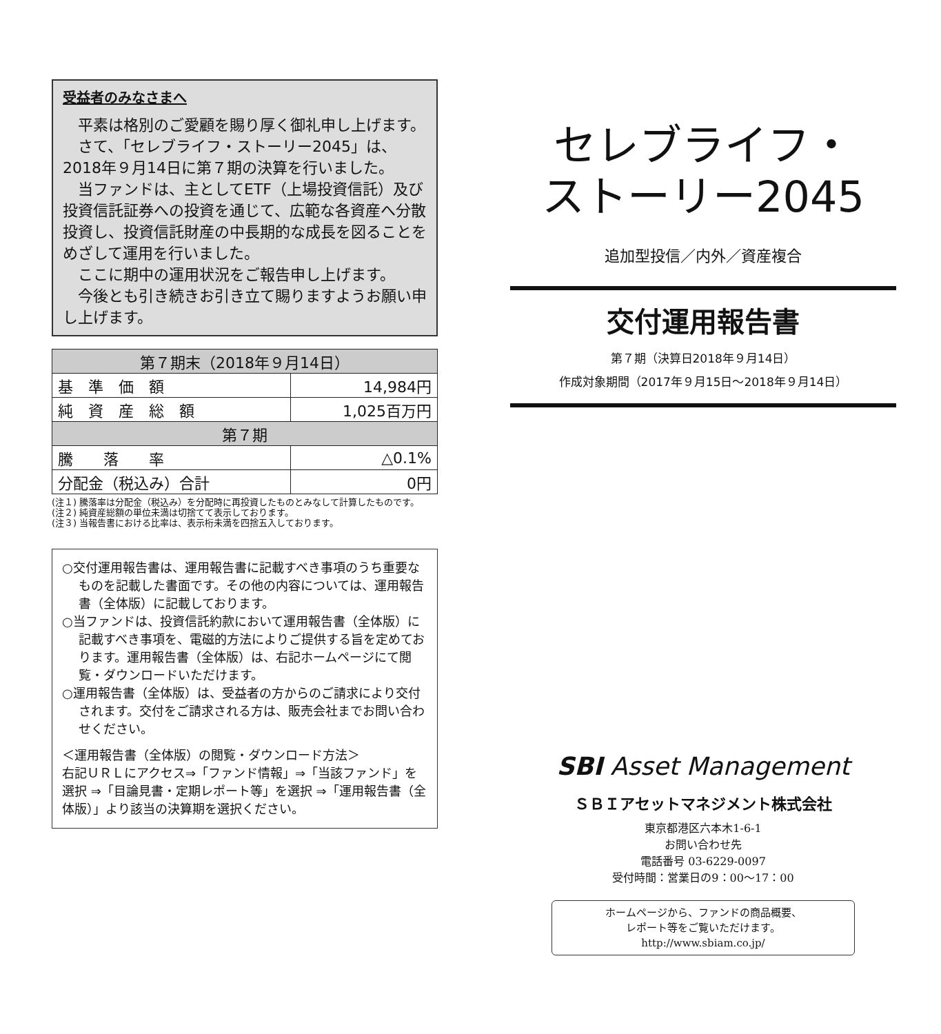受益者のみなさまへ
　平素は格別のご愛顧を賜り厚く御礼申し上げます。
　さて、「セレブライフ・ストーリー2045」は、2018年９月14日に第７期の決算を行いました。
　当ファンドは、主としてETF（上場投資信託）及び投資信託証券への投資を通じて、広範な各資産へ分散投資し、投資信託財産の中長期的な成長を図ることをめざして運用を行いました。
　ここに期中の運用状況をご報告申し上げます。
　今後とも引き続きお引き立て賜りますようお願い申し上げます。
| 第７期末（2018年９月14日） | |
| 基 準 価 額 | 14,984円 |
| 純 資 産 総 額 | 1,025百万円 |
| 第７期 | |
| 騰 落 率 | △0.1% |
| 分配金（税込み）合計 | 0円 |
(注１) 騰落率は分配金（税込み）を分配時に再投資したものとみなして計算したものです。
(注２) 純資産総額の単位未満は切捨てて表示しております。
(注３) 当報告書における比率は、表示桁未満を四捨五入しております。
○交付運用報告書は、運用報告書に記載すべき事項のうち重要なものを記載した書面です。その他の内容については、運用報告書（全体版）に記載しております。
○当ファンドは、投資信託約款において運用報告書（全体版）に記載すべき事項を、電磁的方法によりご提供する旨を定めております。運用報告書（全体版）は、右記ホームページにて閲覧・ダウンロードいただけます。
○運用報告書（全体版）は、受益者の方からのご請求により交付されます。交付をご請求される方は、販売会社までお問い合わせください。
＜運用報告書（全体版）の閲覧・ダウンロード方法＞
右記ＵＲＬにアクセス⇒「ファンド情報」⇒「当該ファンド」を選択 ⇒「目論見書・定期レポート等」を選択 ⇒「運用報告書（全体版）」より該当の決算期を選択ください。
セレブライフ・
ストーリー2045
追加型投信／内外／資産複合
交付運用報告書
第７期（決算日2018年９月14日）
作成対象期間（2017年９月15日～2018年９月14日）
SBI Asset Management
ＳＢＩアセットマネジメント株式会社
東京都港区六本木1-6-1
お問い合わせ先
電話番号 03-6229-0097
受付時間：営業日の9：00～17：00
ホームページから、ファンドの商品概要、
レポート等をご覧いただけます。
http://www.sbiam.co.jp/